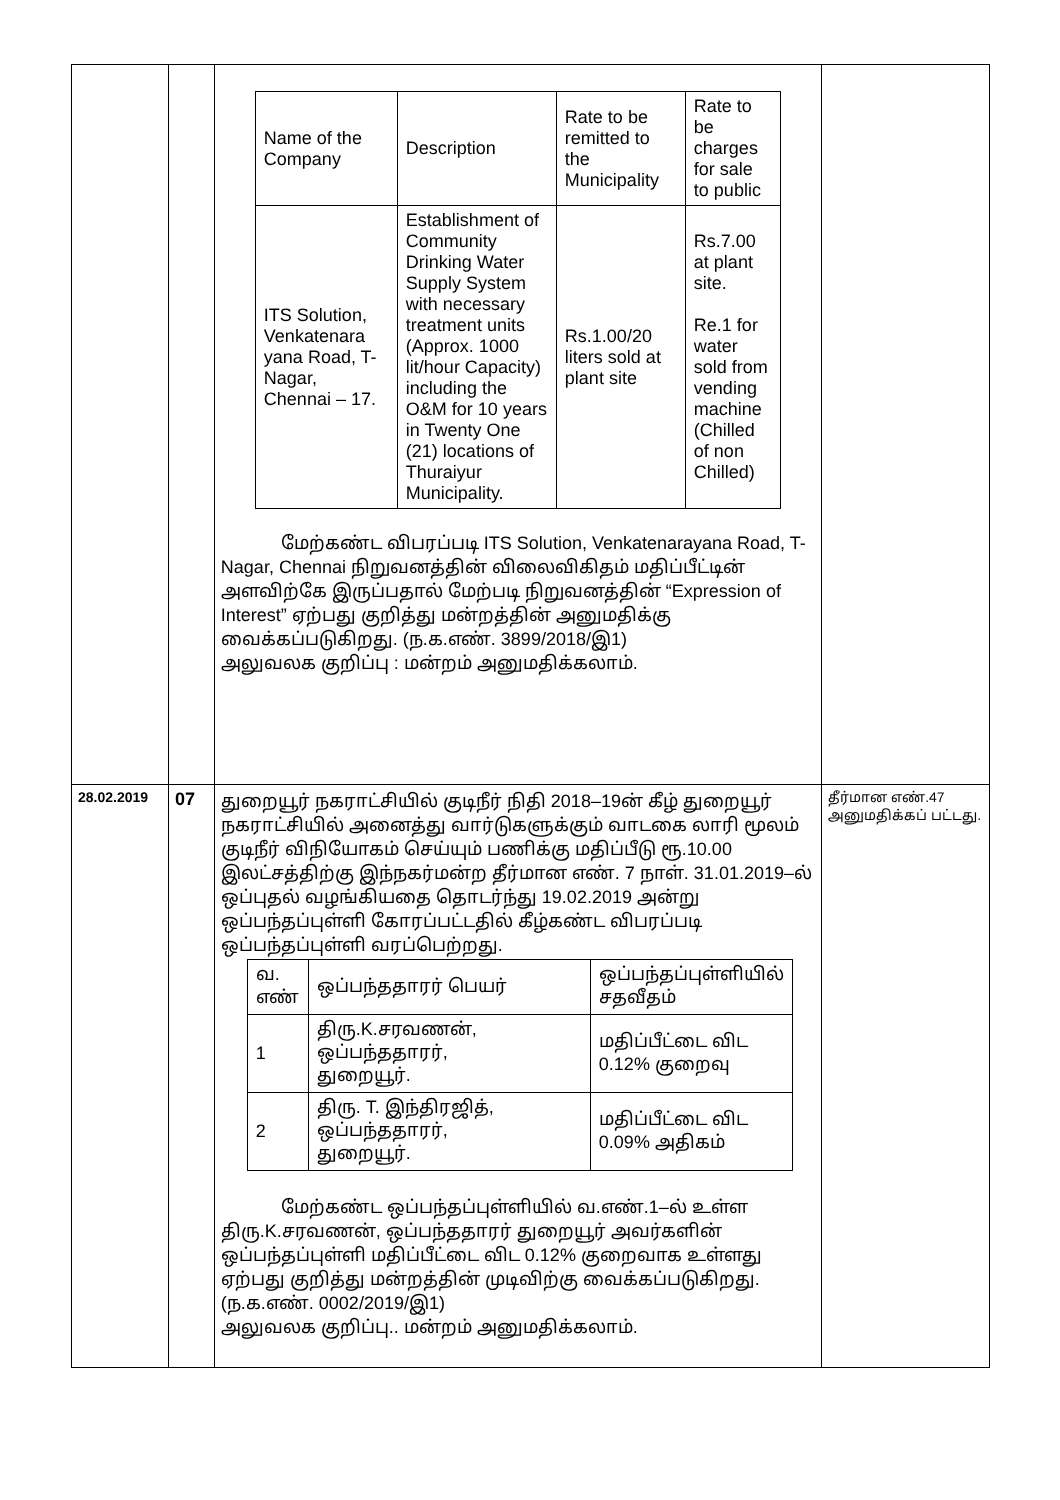| | | / Name of the Company / Description / Rate to be remitted to the Municipality / Rate to be charges for sale to public / / --- / --- / --- / --- / / ITS Solution, Venkatenara yana Road, T-Nagar, Chennai – 17. / Establishment of Community Drinking Water Supply System with necessary treatment units (Approx. 1000 lit/hour Capacity) including the O&M for 10 years in Twenty One (21) locations of Thuraiyur Municipality. / Rs.1.00/20 liters sold at plant site / Rs.7.00 at plant site. Re.1 for water sold from vending machine (Chilled of non Chilled) / மேற்கண்ட விபரப்படி ITS Solution, Venkatenarayana Road, T-Nagar, Chennai நிறுவனத்தின் விலைவிகிதம் மதிப்பீட்டின் அளவிற்கே இருப்பதால் மேற்படி நிறுவனத்தின் “Expression of Interest” ஏற்பது குறித்து மன்றத்தின் அனுமதிக்கு வைக்கப்படுகிறது. (ந.க.எண். 3899/2018/இ1) அலுவலக குறிப்பு : மன்றம் அனுமதிக்கலாம். | |
| 28.02.2019 | 07 | துறையூர் நகராட்சியில் குடிநீர் நிதி 2018–19ன் கீழ் துறையூர் நகராட்சியில் அனைத்து வார்டுகளுக்கும் வாடகை லாரி மூலம் குடிநீர் விநியோகம் செய்யும் பணிக்கு மதிப்பீடு ரூ.10.00 இலட்சத்திற்கு இந்நகர்மன்ற தீர்மான எண். 7 நாள். 31.01.2019–ல் ஒப்புதல் வழங்கியதை தொடர்ந்து 19.02.2019 அன்று ஒப்பந்தப்புள்ளி கோரப்பட்டதில் கீழ்கண்ட விபரப்படி ஒப்பந்தப்புள்ளி வரப்பெற்றது. / வ. எண் / ஒப்பந்ததாரர் பெயர் / ஒப்பந்தப்புள்ளியில் சதவீதம் / / 1 / திரு.K.சரவணன், ஒப்பந்ததாரர், துறையூர். / மதிப்பீட்டை விட 0.12% குறைவு / / 2 / திரு. T. இந்திரஜித், ஒப்பந்ததாரர், துறையூர். / மதிப்பீட்டை விட 0.09% அதிகம் / மேற்கண்ட ஒப்பந்தப்புள்ளியில் வ.எண்.1–ல் உள்ள திரு.K.சரவணன், ஒப்பந்ததாரர் துறையூர் அவர்களின் ஒப்பந்தப்புள்ளி மதிப்பீட்டை விட 0.12% குறைவாக உள்ளது ஏற்பது குறித்து மன்றத்தின் முடிவிற்கு வைக்கப்படுகிறது. (ந.க.எண். 0002/2019/இ1) அலுவலக குறிப்பு.. மன்றம் அனுமதிக்கலாம். | தீர்மான எண்.47 அனுமதிக்கப் பட்டது. |